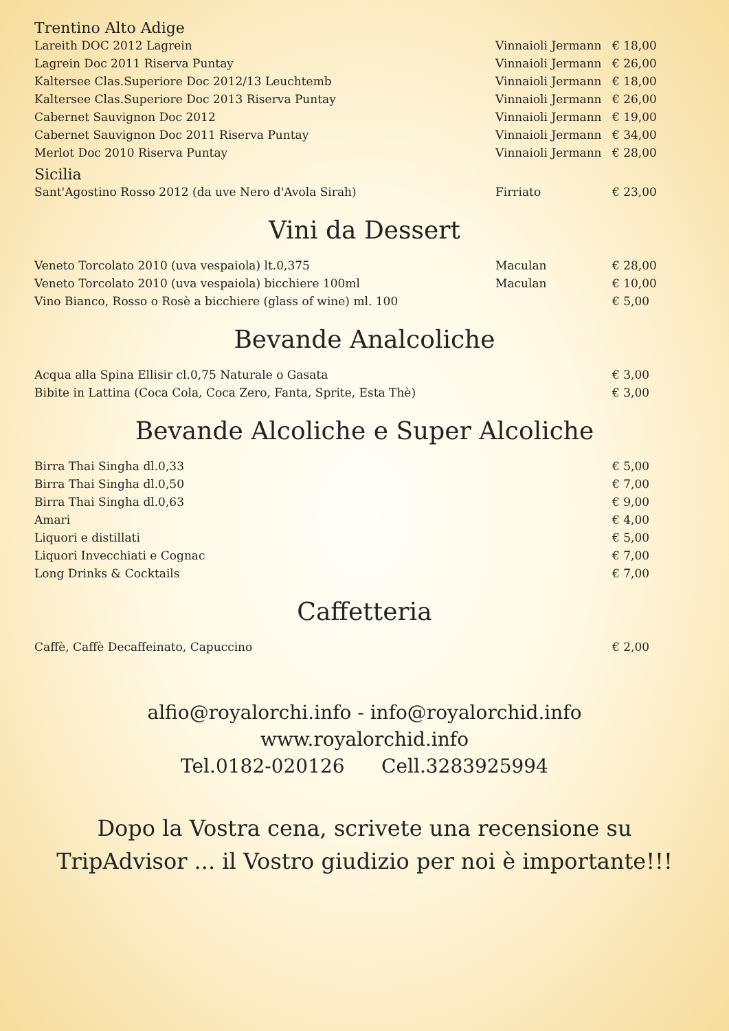Trentino Alto Adige
| Lareith DOC 2012 Lagrein | Vinnaioli Jermann | € 18,00 |
| Lagrein Doc 2011 Riserva Puntay | Vinnaioli Jermann | € 26,00 |
| Kaltersee Clas.Superiore Doc 2012/13 Leuchtemb | Vinnaioli Jermann | € 18,00 |
| Kaltersee Clas.Superiore Doc 2013 Riserva Puntay | Vinnaioli Jermann | € 26,00 |
| Cabernet Sauvignon Doc 2012 | Vinnaioli Jermann | € 19,00 |
| Cabernet Sauvignon Doc 2011 Riserva Puntay | Vinnaioli Jermann | € 34,00 |
| Merlot Doc 2010 Riserva Puntay | Vinnaioli Jermann | € 28,00 |
Sicilia
| Sant'Agostino Rosso 2012 (da uve Nero d'Avola Sirah) | Firriato | € 23,00 |
Vini da Dessert
| Veneto Torcolato 2010 (uva vespaiola) lt.0,375 | Maculan | € 28,00 |
| Veneto Torcolato 2010 (uva vespaiola) bicchiere 100ml | Maculan | € 10,00 |
| Vino Bianco, Rosso o Rosè a bicchiere (glass of wine) ml. 100 | | € 5,00 |
Bevande Analcoliche
| Acqua alla Spina Ellisir cl.0,75 Naturale o Gasata | € 3,00 |
| Bibite in Lattina (Coca Cola, Coca Zero, Fanta, Sprite, Esta Thè) | € 3,00 |
Bevande Alcoliche e Super Alcoliche
| Birra Thai Singha dl.0,33 | € 5,00 |
| Birra Thai Singha dl.0,50 | € 7,00 |
| Birra Thai Singha dl.0,63 | € 9,00 |
| Amari | € 4,00 |
| Liquori e distillati | € 5,00 |
| Liquori Invecchiati e Cognac | € 7,00 |
| Long Drinks & Cocktails | € 7,00 |
Caffetteria
| Caffè, Caffè Decaffeinato, Capuccino | € 2,00 |
alfio@royalorchi.info - info@royalorchid.info
www.royalorchid.info
Tel.0182-020126 Cell.3283925994
Dopo la Vostra cena, scrivete una recensione su
TripAdvisor ... il Vostro giudizio per noi è importante!!!